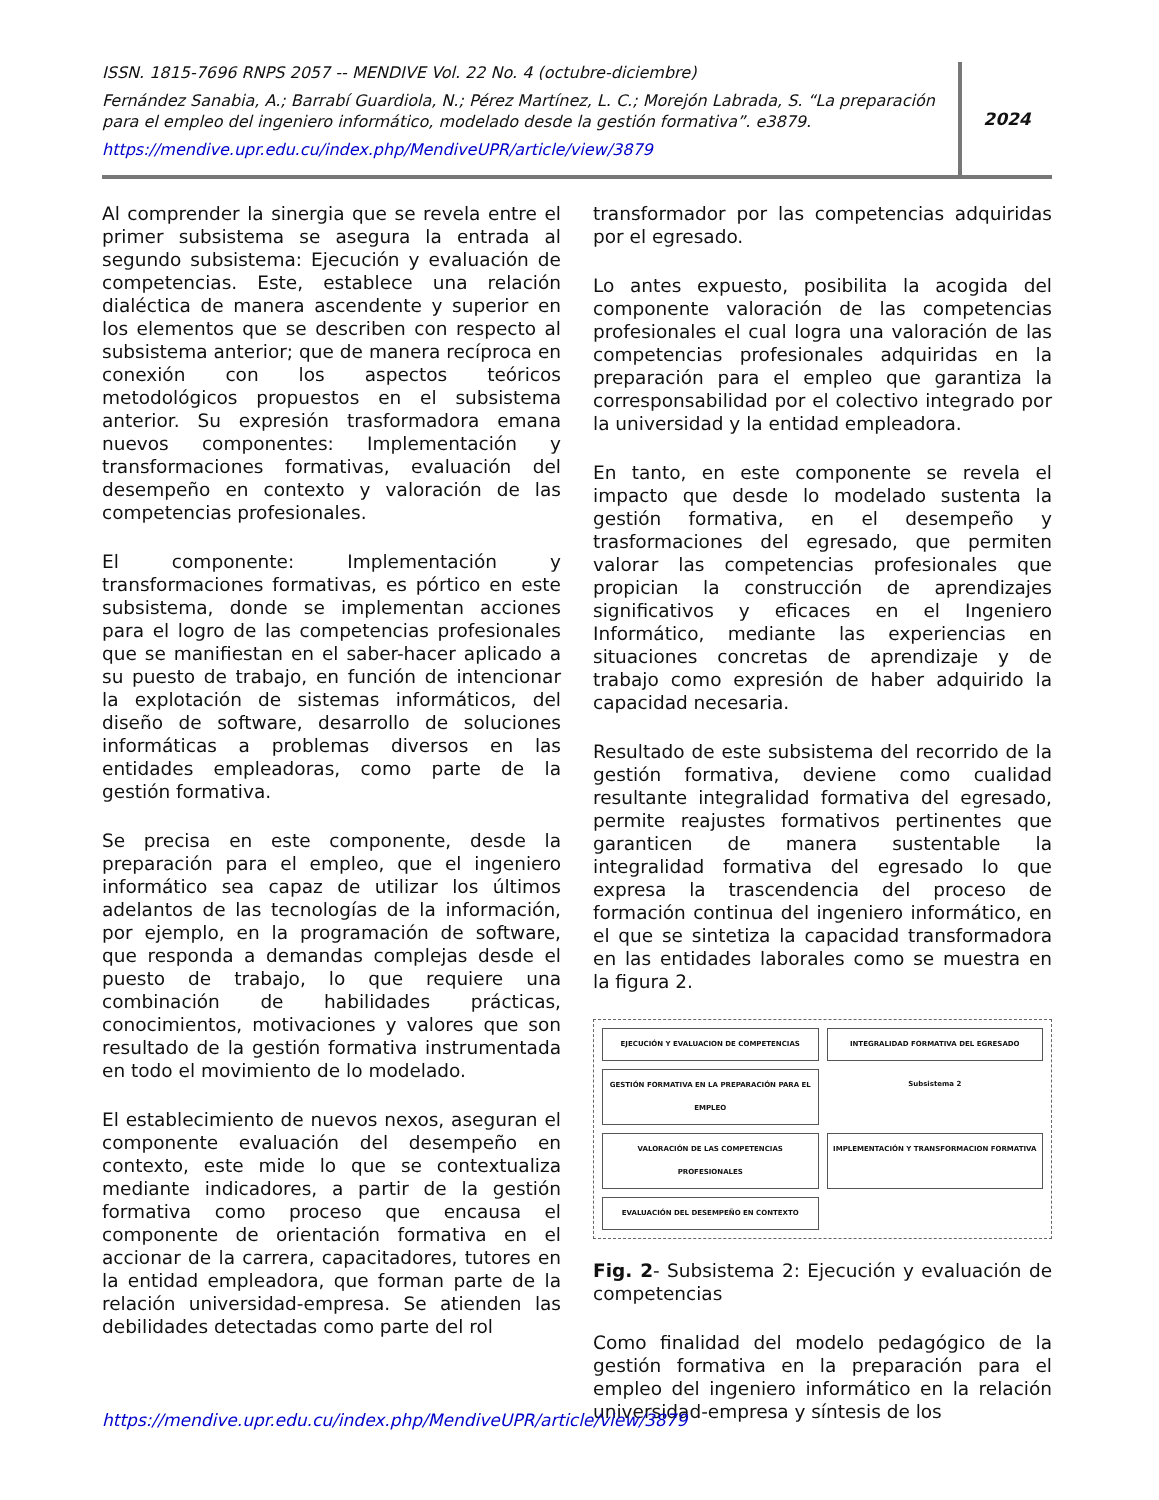ISSN. 1815-7696 RNPS 2057 -- MENDIVE Vol. 22 No. 4 (octubre-diciembre)
Fernández Sanabia, A.; Barrabí Guardiola, N.; Pérez Martínez, L. C.; Morejón Labrada, S. “La preparación para el empleo del ingeniero informático, modelado desde la gestión formativa”. e3879.
https://mendive.upr.edu.cu/index.php/MendiveUPR/article/view/3879
2024
Al comprender la sinergia que se revela entre el primer subsistema se asegura la entrada al segundo subsistema: Ejecución y evaluación de competencias. Este, establece una relación dialéctica de manera ascendente y superior en los elementos que se describen con respecto al subsistema anterior; que de manera recíproca en conexión con los aspectos teóricos metodológicos propuestos en el subsistema anterior. Su expresión trasformadora emana nuevos componentes: Implementación y transformaciones formativas, evaluación del desempeño en contexto y valoración de las competencias profesionales.
El componente: Implementación y transformaciones formativas, es pórtico en este subsistema, donde se implementan acciones para el logro de las competencias profesionales que se manifiestan en el saber-hacer aplicado a su puesto de trabajo, en función de intencionar la explotación de sistemas informáticos, del diseño de software, desarrollo de soluciones informáticas a problemas diversos en las entidades empleadoras, como parte de la gestión formativa.
Se precisa en este componente, desde la preparación para el empleo, que el ingeniero informático sea capaz de utilizar los últimos adelantos de las tecnologías de la información, por ejemplo, en la programación de software, que responda a demandas complejas desde el puesto de trabajo, lo que requiere una combinación de habilidades prácticas, conocimientos, motivaciones y valores que son resultado de la gestión formativa instrumentada en todo el movimiento de lo modelado.
El establecimiento de nuevos nexos, aseguran el componente evaluación del desempeño en contexto, este mide lo que se contextualiza mediante indicadores, a partir de la gestión formativa como proceso que encausa el componente de orientación formativa en el accionar de la carrera, capacitadores, tutores en la entidad empleadora, que forman parte de la relación universidad-empresa. Se atienden las debilidades detectadas como parte del rol
transformador por las competencias adquiridas por el egresado.
Lo antes expuesto, posibilita la acogida del componente valoración de las competencias profesionales el cual logra una valoración de las competencias profesionales adquiridas en la preparación para el empleo que garantiza la corresponsabilidad por el colectivo integrado por la universidad y la entidad empleadora.
En tanto, en este componente se revela el impacto que desde lo modelado sustenta la gestión formativa, en el desempeño y trasformaciones del egresado, que permiten valorar las competencias profesionales que propician la construcción de aprendizajes significativos y eficaces en el Ingeniero Informático, mediante las experiencias en situaciones concretas de aprendizaje y de trabajo como expresión de haber adquirido la capacidad necesaria.
Resultado de este subsistema del recorrido de la gestión formativa, deviene como cualidad resultante integralidad formativa del egresado, permite reajustes formativos pertinentes que garanticen de manera sustentable la integralidad formativa del egresado lo que expresa la trascendencia del proceso de formación continua del ingeniero informático, en el que se sintetiza la capacidad transformadora en las entidades laborales como se muestra en la figura 2.
EJECUCIÓN Y EVALUACION DE COMPETENCIAS
INTEGRALIDAD FORMATIVA DEL EGRESADO
GESTIÓN FORMATIVA EN LA PREPARACIÓN PARA EL EMPLEO
Subsistema 2
VALORACIÓN DE LAS COMPETENCIAS PROFESIONALES
IMPLEMENTACIÓN Y TRANSFORMACION FORMATIVA
EVALUACIÓN DEL DESEMPEÑO EN CONTEXTO
Fig. 2- Subsistema 2: Ejecución y evaluación de competencias
Como finalidad del modelo pedagógico de la gestión formativa en la preparación para el empleo del ingeniero informático en la relación universidad-empresa y síntesis de los
https://mendive.upr.edu.cu/index.php/MendiveUPR/article/view/3879